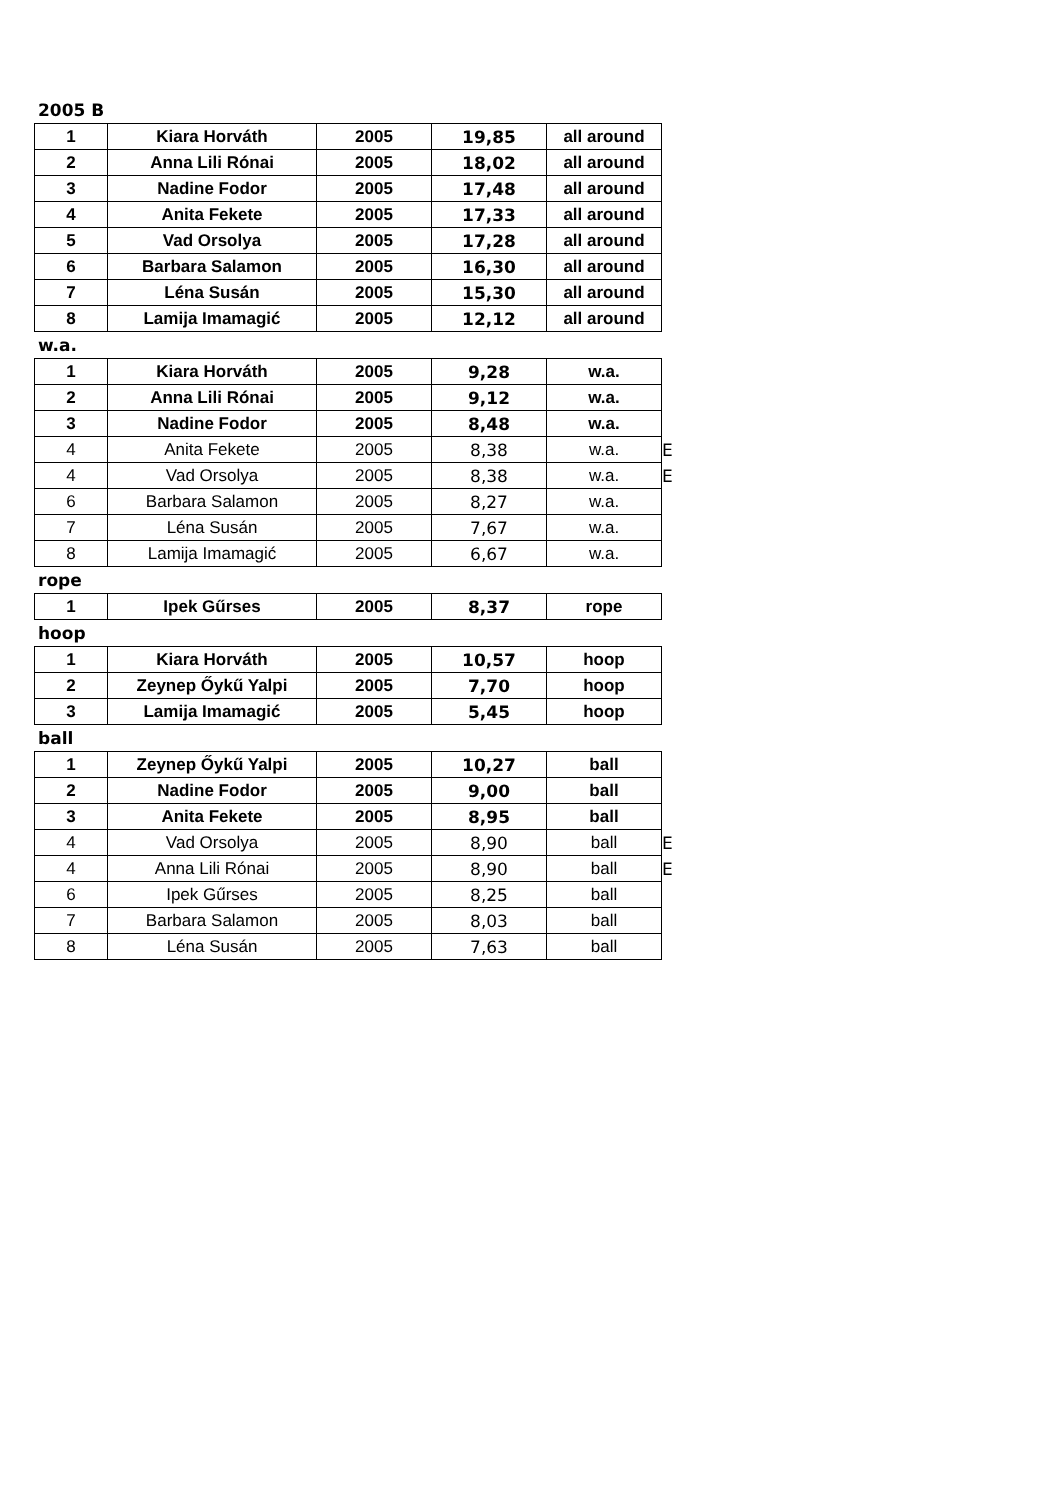2005 B
| 1 | Kiara Horváth | 2005 | 19,85 | all around |
| 2 | Anna Lili Rónai | 2005 | 18,02 | all around |
| 3 | Nadine Fodor | 2005 | 17,48 | all around |
| 4 | Anita Fekete | 2005 | 17,33 | all around |
| 5 | Vad Orsolya | 2005 | 17,28 | all around |
| 6 | Barbara Salamon | 2005 | 16,30 | all around |
| 7 | Léna Susán | 2005 | 15,30 | all around |
| 8 | Lamija Imamagić | 2005 | 12,12 | all around |
w.a.
| 1 | Kiara Horváth | 2005 | 9,28 | w.a. | |
| 2 | Anna Lili Rónai | 2005 | 9,12 | w.a. | |
| 3 | Nadine Fodor | 2005 | 8,48 | w.a. | |
| 4 | Anita Fekete | 2005 | 8,38 | w.a. | E |
| 4 | Vad Orsolya | 2005 | 8,38 | w.a. | E |
| 6 | Barbara Salamon | 2005 | 8,27 | w.a. | |
| 7 | Léna Susán | 2005 | 7,67 | w.a. | |
| 8 | Lamija Imamagić | 2005 | 6,67 | w.a. | |
rope
| 1 | Ipek Gűrses | 2005 | 8,37 | rope |
hoop
| 1 | Kiara Horváth | 2005 | 10,57 | hoop |
| 2 | Zeynep Őykű Yalpi | 2005 | 7,70 | hoop |
| 3 | Lamija Imamagić | 2005 | 5,45 | hoop |
ball
| 1 | Zeynep Őykű Yalpi | 2005 | 10,27 | ball | |
| 2 | Nadine Fodor | 2005 | 9,00 | ball | |
| 3 | Anita Fekete | 2005 | 8,95 | ball | |
| 4 | Vad Orsolya | 2005 | 8,90 | ball | E |
| 4 | Anna Lili Rónai | 2005 | 8,90 | ball | E |
| 6 | Ipek Gűrses | 2005 | 8,25 | ball | |
| 7 | Barbara Salamon | 2005 | 8,03 | ball | |
| 8 | Léna Susán | 2005 | 7,63 | ball | |